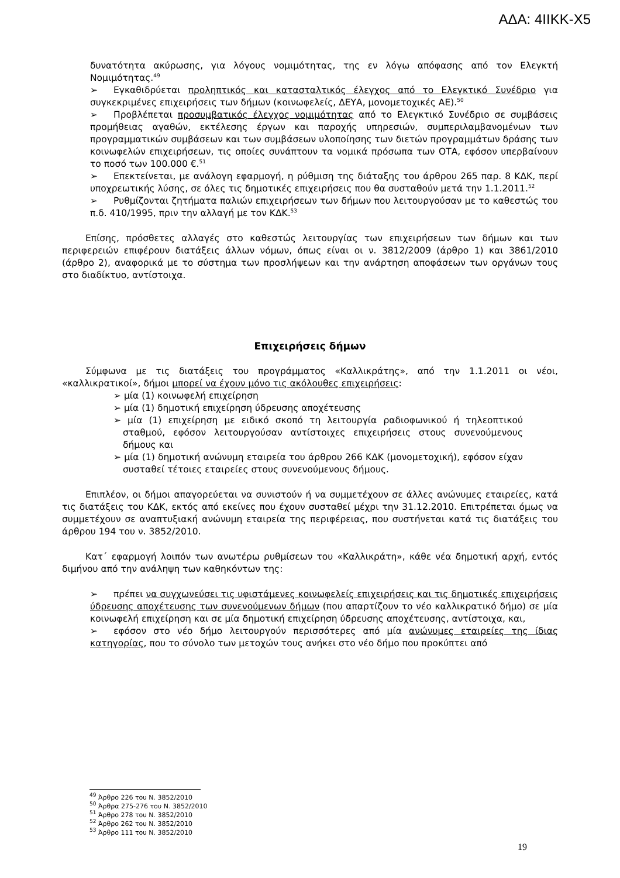ΑΔΑ: 4ΙΙΚΚ-Χ5
δυνατότητα ακύρωσης, για λόγους νομιμότητας, της εν λόγω απόφασης από τον Ελεγκτή Νομιμότητας.<sup>49</sup>
➢ Εγκαθιδρύεται προληπτικός και κατασταλτικός έλεγχος από το Ελεγκτικό Συνέδριο για συγκεκριμένες επιχειρήσεις των δήμων (κοινωφελείς, ΔΕΥΑ, μονομετοχικές ΑΕ).<sup>50</sup>
➢ Προβλέπεται προσυμβατικός έλεγχος νομιμότητας από το Ελεγκτικό Συνέδριο σε συμβάσεις προμήθειας αγαθών, εκτέλεσης έργων και παροχής υπηρεσιών, συμπεριλαμβανομένων των προγραμματικών συμβάσεων και των συμβάσεων υλοποίησης των διετών προγραμμάτων δράσης των κοινωφελών επιχειρήσεων, τις οποίες συνάπτουν τα νομικά πρόσωπα των ΟΤΑ, εφόσον υπερβαίνουν το ποσό των 100.000 €.<sup>51</sup>
➢ Επεκτείνεται, με ανάλογη εφαρμογή, η ρύθμιση της διάταξης του άρθρου 265 παρ. 8 ΚΔΚ, περί υποχρεωτικής λύσης, σε όλες τις δημοτικές επιχειρήσεις που θα συσταθούν μετά την 1.1.2011.<sup>52</sup>
➢ Ρυθμίζονται ζητήματα παλιών επιχειρήσεων των δήμων που λειτουργούσαν με το καθεστώς του π.δ. 410/1995, πριν την αλλαγή με τον ΚΔΚ.<sup>53</sup>
Επίσης, πρόσθετες αλλαγές στο καθεστώς λειτουργίας των επιχειρήσεων των δήμων και των περιφερειών επιφέρουν διατάξεις άλλων νόμων, όπως είναι οι ν. 3812/2009 (άρθρο 1) και 3861/2010 (άρθρο 2), αναφορικά με το σύστημα των προσλήψεων και την ανάρτηση αποφάσεων των οργάνων τους στο διαδίκτυο, αντίστοιχα.
Επιχειρήσεις δήμων
Σύμφωνα με τις διατάξεις του προγράμματος «Καλλικράτης», από την 1.1.2011 οι νέοι, «καλλικρατικοί», δήμοι μπορεί να έχουν μόνο τις ακόλουθες επιχειρήσεις:
➢ μία (1) κοινωφελή επιχείρηση
➢ μία (1) δημοτική επιχείρηση ύδρευσης αποχέτευσης
➢ μία (1) επιχείρηση με ειδικό σκοπό τη λειτουργία ραδιοφωνικού ή τηλεοπτικού σταθμού, εφόσον λειτουργούσαν αντίστοιχες επιχειρήσεις στους συνενούμενους δήμους και
➢ μία (1) δημοτική ανώνυμη εταιρεία του άρθρου 266 ΚΔΚ (μονομετοχική), εφόσον είχαν συσταθεί τέτοιες εταιρείες στους συνενούμενους δήμους.
Επιπλέον, οι δήμοι απαγορεύεται να συνιστούν ή να συμμετέχουν σε άλλες ανώνυμες εταιρείες, κατά τις διατάξεις του ΚΔΚ, εκτός από εκείνες που έχουν συσταθεί μέχρι την 31.12.2010. Επιτρέπεται όμως να συμμετέχουν σε αναπτυξιακή ανώνυμη εταιρεία της περιφέρειας, που συστήνεται κατά τις διατάξεις του άρθρου 194 του ν. 3852/2010.
Κατ΄ εφαρμογή λοιπόν των ανωτέρω ρυθμίσεων του «Καλλικράτη», κάθε νέα δημοτική αρχή, εντός διμήνου από την ανάληψη των καθηκόντων της:
➢ πρέπει να συγχωνεύσει τις υφιστάμενες κοινωφελείς επιχειρήσεις και τις δημοτικές επιχειρήσεις ύδρευσης αποχέτευσης των συνενούμενων δήμων (που απαρτίζουν το νέο καλλικρατικό δήμο) σε μία κοινωφελή επιχείρηση και σε μία δημοτική επιχείρηση ύδρευσης αποχέτευσης, αντίστοιχα, και,
➢ εφόσον στο νέο δήμο λειτουργούν περισσότερες από μία ανώνυμες εταιρείες της ίδιας κατηγορίας, που το σύνολο των μετοχών τους ανήκει στο νέο δήμο που προκύπτει από
<sup>49</sup> Άρθρο 226 του Ν. 3852/2010
<sup>50</sup> Άρθρα 275-276 του Ν. 3852/2010
<sup>51</sup> Άρθρο 278 του Ν. 3852/2010
<sup>52</sup> Άρθρο 262 του Ν. 3852/2010
<sup>53</sup> Άρθρο 111 του Ν. 3852/2010
19